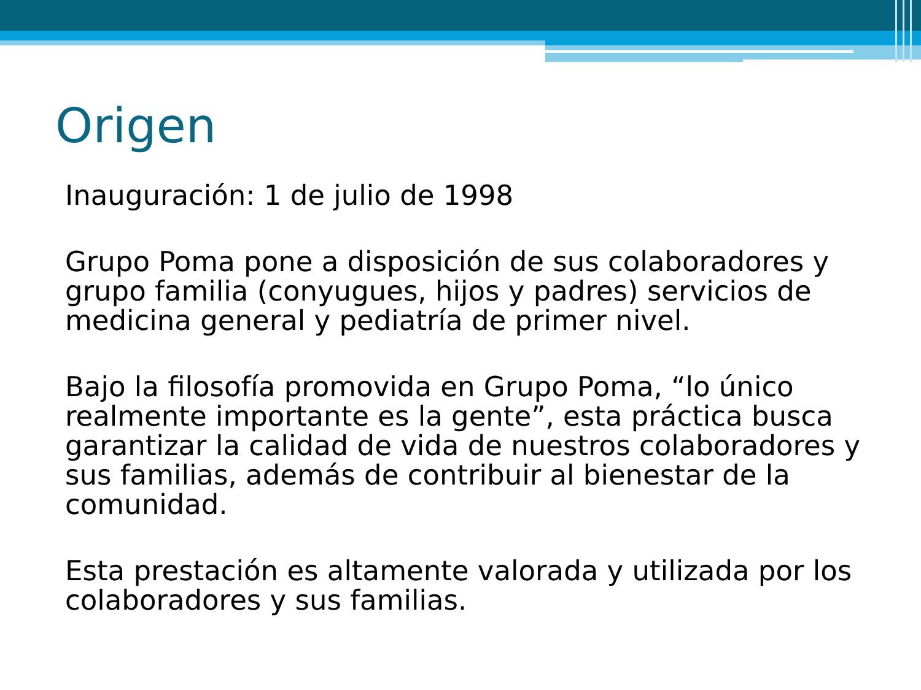Origen
Inauguración: 1 de julio de 1998
Grupo Poma pone a disposición de sus colaboradores y grupo familia (conyugues, hijos y padres) servicios de medicina general y pediatría de primer nivel.
Bajo la filosofía promovida en Grupo Poma, “lo único realmente importante es la gente”, esta práctica busca garantizar la calidad de vida de nuestros colaboradores y sus familias, además de contribuir al bienestar de la comunidad.
Esta prestación es altamente valorada y utilizada por los colaboradores y sus familias.